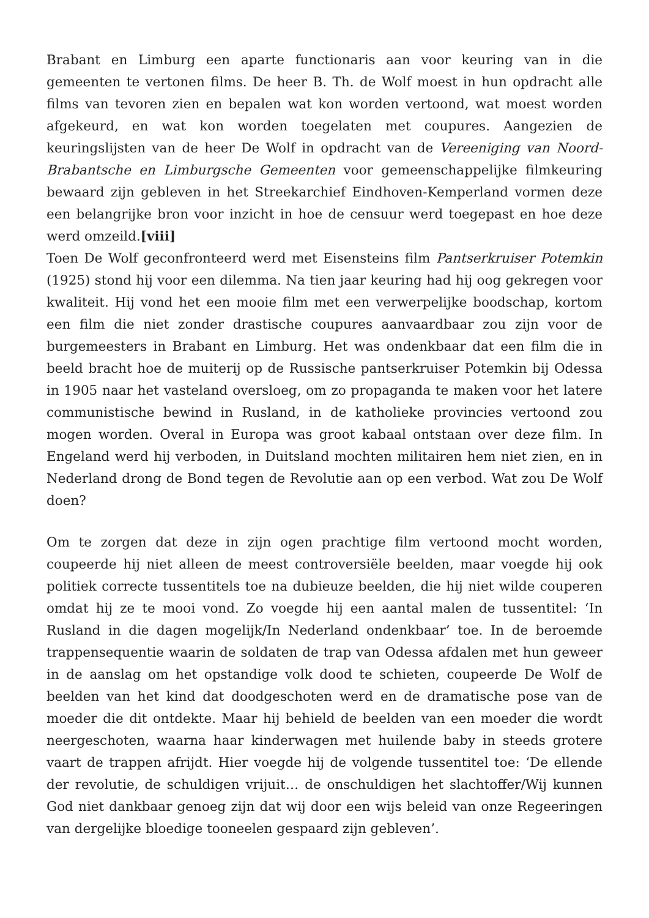Brabant en Limburg een aparte functionaris aan voor keuring van in die gemeenten te vertonen films. De heer B. Th. de Wolf moest in hun opdracht alle films van tevoren zien en bepalen wat kon worden vertoond, wat moest worden afgekeurd, en wat kon worden toegelaten met coupures. Aangezien de keuringslijsten van de heer De Wolf in opdracht van de Vereeniging van Noord-Brabantsche en Limburgsche Gemeenten voor gemeenschappelijke filmkeuring bewaard zijn gebleven in het Streekarchief Eindhoven-Kemperland vormen deze een belangrijke bron voor inzicht in hoe de censuur werd toegepast en hoe deze werd omzeild.[viii]
Toen De Wolf geconfronteerd werd met Eisensteins film Pantserkruiser Potemkin (1925) stond hij voor een dilemma. Na tien jaar keuring had hij oog gekregen voor kwaliteit. Hij vond het een mooie film met een verwerpelijke boodschap, kortom een film die niet zonder drastische coupures aanvaardbaar zou zijn voor de burgemeesters in Brabant en Limburg. Het was ondenkbaar dat een film die in beeld bracht hoe de muiterij op de Russische pantserkruiser Potemkin bij Odessa in 1905 naar het vasteland oversloeg, om zo propaganda te maken voor het latere communistische bewind in Rusland, in de katholieke provincies vertoond zou mogen worden. Overal in Europa was groot kabaal ontstaan over deze film. In Engeland werd hij verboden, in Duitsland mochten militairen hem niet zien, en in Nederland drong de Bond tegen de Revolutie aan op een verbod. Wat zou De Wolf doen?
Om te zorgen dat deze in zijn ogen prachtige film vertoond mocht worden, coupeerde hij niet alleen de meest controversiële beelden, maar voegde hij ook politiek correcte tussentitels toe na dubieuze beelden, die hij niet wilde couperen omdat hij ze te mooi vond. Zo voegde hij een aantal malen de tussentitel: ‘In Rusland in die dagen mogelijk/In Nederland ondenkbaar’ toe. In de beroemde trappensequentie waarin de soldaten de trap van Odessa afdalen met hun geweer in de aanslag om het opstandige volk dood te schieten, coupeerde De Wolf de beelden van het kind dat doodgeschoten werd en de dramatische pose van de moeder die dit ontdekte. Maar hij behield de beelden van een moeder die wordt neergeschoten, waarna haar kinderwagen met huilende baby in steeds grotere vaart de trappen afrijdt. Hier voegde hij de volgende tussentitel toe: ‘De ellende der revolutie, de schuldigen vrijuit… de onschuldigen het slachtoffer/Wij kunnen God niet dankbaar genoeg zijn dat wij door een wijs beleid van onze Regeeringen van dergelijke bloedige tooneelen gespaard zijn gebleven’.